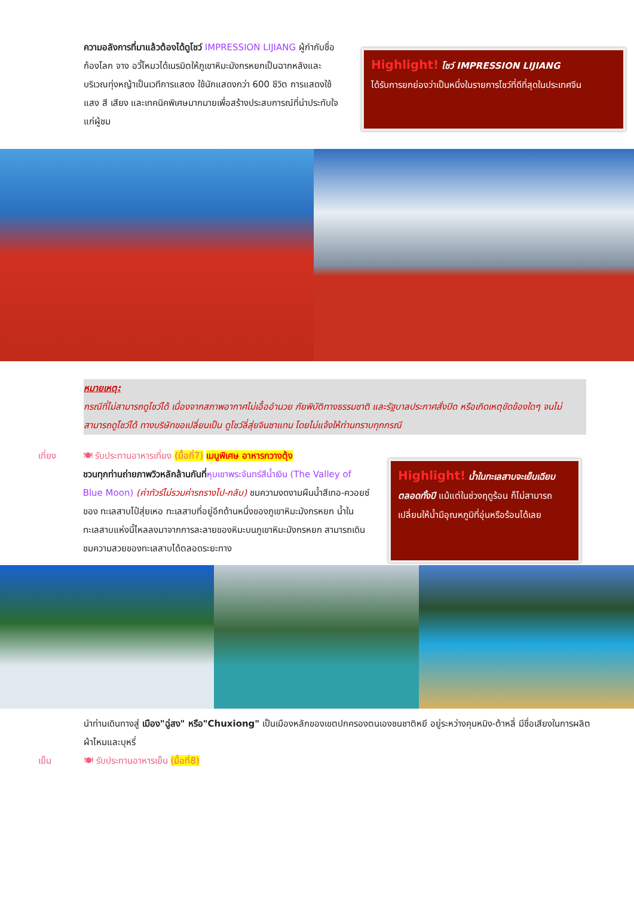ความอลังการที่มาแล้วต้องได้ดูโชว์ IMPRESSION LIJIANG ผู้กำกับชื่อก้องโลก จาง อวี้โหมวได้เนรมิตให้ภูเขาหิมะมังกรหยกเป็นฉากหลังและบริเวณทุ่งหญ้าเป็นเวทีการแสดง ใช้นักแสดงกว่า 600 ชีวิต การแสดงใช้แสง สี เสียง และเทคนิคพิเศษมากมายเพื่อสร้างประสบการณ์ที่น่าประทับใจแก่ผู้ชม
Highlight! โชว์ IMPRESSION LIJIANG
ได้รับการยกย่องว่าเป็นหนึ่งในรายการโชว์ที่ดีที่สุดในประเทศจีน
หมายเหตุ:
กรณีที่ไม่สามารถดูโชว์ได้ เนื่องจากสภาพอากาศไม่เอื้ออำนวย ภัยพิบัติทางธรรมชาติ และรัฐบาลประกาศสั่งปิด หรือเกิดเหตุขัดข้องใดๆ จนไม่สามารถดูโชว์ได้ ทางบริษัทขอเปลี่ยนเป็น ดูโชว์ลี่สุ่ยจินซาแทน โดยไม่แจ้งให้ท่านทราบทุกกรณี
เที่ยง 🍽 รับประทานอาหารเที่ยง (มื้อที่7) เมนูพิเศษ อาหารกวางตุ้ง
ชวนทุกท่านถ่ายภาพวิวหลักล้านกันที่หุบเขาพระจันทร์สีน้ำเงิน (The Valley of Blue Moon) (ค่าทัวร์ไม่รวมค่ารถรางไป-กลับ) ชมความงดงามผืนน้ำสีเทอ-ควอยซ์ของ ทะเลสาบไป๋สุ่ยเหอ ทะเลสาบที่อยู่อีกด้านหนึ่งของภูเขาหิมะมังกรหยก น้ำในทะเลสาบแห่งนี้ไหลลงมาจากการละลายของหิมะบนภูเขาหิมะมังกรหยก สามารถเดินชมความสวยของทะเลสาบได้ตลอดระยะทาง
Highlight! น้ำในทะเลสาบจะเย็นเฉียบตลอดทั้งปี แม้แต่ในช่วงฤดูร้อน ก็ไม่สามารถเปลี่ยนให้น้ำมีอุณหภูมิที่อุ่นหรือร้อนได้เลย
นำท่านเดินทางสู่ เมือง"ฉู่สง" หรือ"Chuxiong" เป็นเมืองหลักของเขตปกครองตนเองชนชาติหยี อยู่ระหว่างคุนหมิง-ต้าหลี่ มีชื่อเสียงในการผลิตผ้าไหมและบุหรี่
เย็น 🍽 รับประทานอาหารเย็น (มื้อที่8)